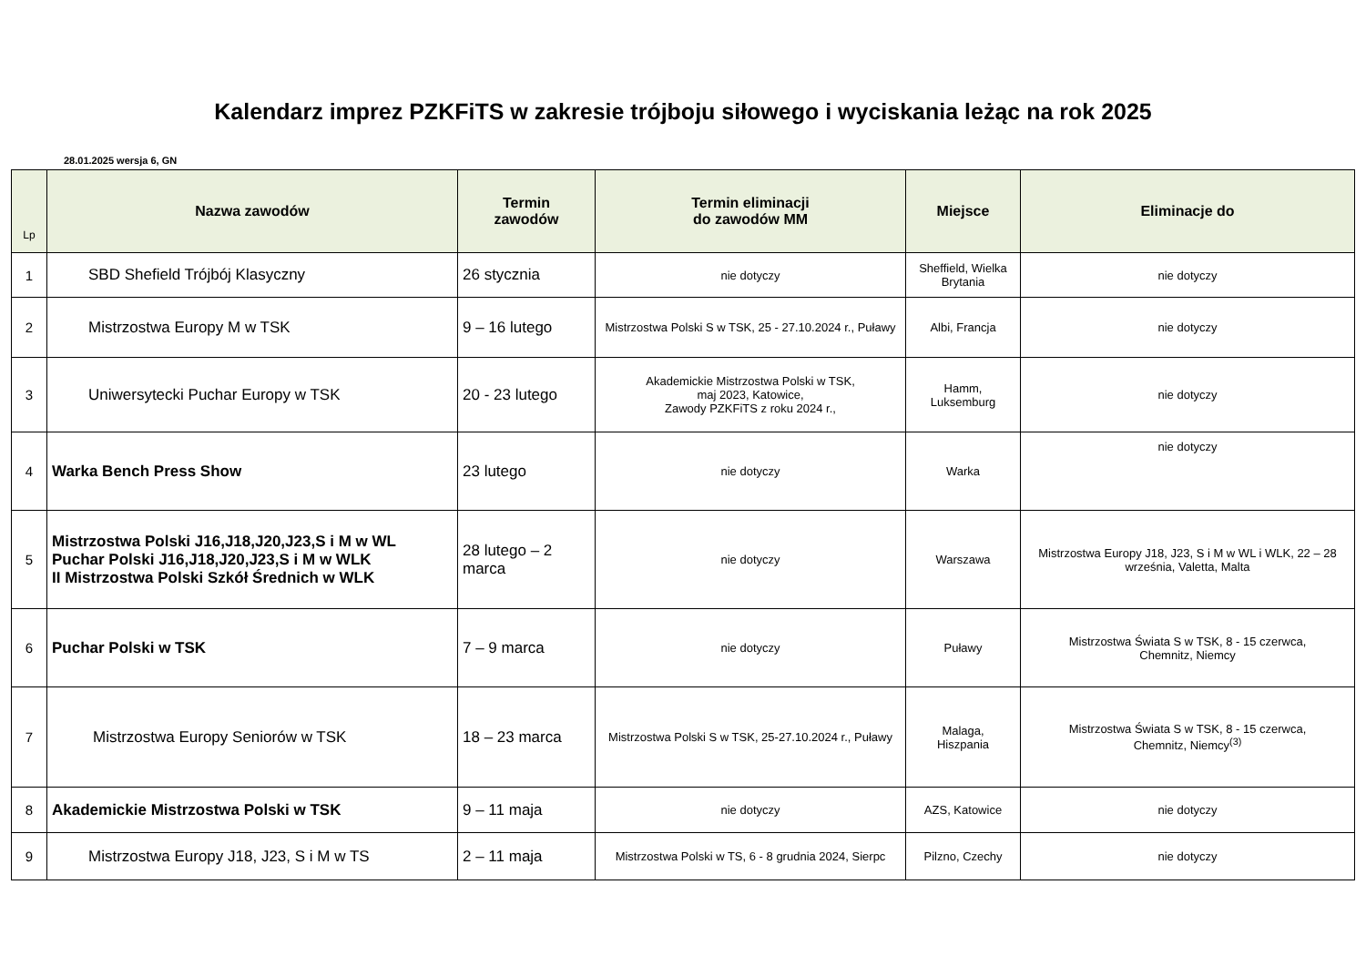Kalendarz imprez PZKFiTS w zakresie trójboju siłowego i wyciskania leżąc na rok 2025
28.01.2025 wersja 6, GN
| Lp | Nazwa zawodów | Termin zawodów | Termin eliminacji do zawodów MM | Miejsce | Eliminacje do |
| --- | --- | --- | --- | --- | --- |
| 1 | SBD Shefield Trójbój Klasyczny | 26 stycznia | nie dotyczy | Sheffield, Wielka Brytania | nie dotyczy |
| 2 | Mistrzostwa Europy M w TSK | 9 – 16 lutego | Mistrzostwa Polski S w TSK, 25 - 27.10.2024 r., Puławy | Albi, Francja | nie dotyczy |
| 3 | Uniwersytecki Puchar Europy w TSK | 20 - 23 lutego | Akademickie Mistrzostwa Polski w TSK, maj 2023, Katowice, Zawody PZKFiTS z roku 2024 r., | Hamm, Luksemburg | nie dotyczy |
| 4 | Warka Bench Press Show | 23 lutego | nie dotyczy | Warka | nie dotyczy |
| 5 | Mistrzostwa Polski J16,J18,J20,J23,S i M w WL Puchar Polski J16,J18,J20,J23,S i M w WLK II Mistrzostwa Polski Szkół Średnich w WLK | 28 lutego – 2 marca | nie dotyczy | Warszawa | Mistrzostwa Europy J18, J23, S i M w WL i WLK, 22 – 28 września, Valetta, Malta |
| 6 | Puchar Polski w TSK | 7 – 9 marca | nie dotyczy | Puławy | Mistrzostwa Świata S w TSK, 8 - 15 czerwca, Chemnitz, Niemcy |
| 7 | Mistrzostwa Europy Seniorów w TSK | 18 – 23 marca | Mistrzostwa Polski S w TSK, 25-27.10.2024 r., Puławy | Malaga, Hiszpania | Mistrzostwa Świata S w TSK, 8 - 15 czerwca, Chemnitz, Niemcy<sup>(3)</sup> |
| 8 | Akademickie Mistrzostwa Polski w TSK | 9 – 11 maja | nie dotyczy | AZS, Katowice | nie dotyczy |
| 9 | Mistrzostwa Europy J18, J23, S i M w TS | 2 – 11 maja | Mistrzostwa Polski w TS, 6 - 8 grudnia 2024, Sierpc | Pilzno, Czechy | nie dotyczy |